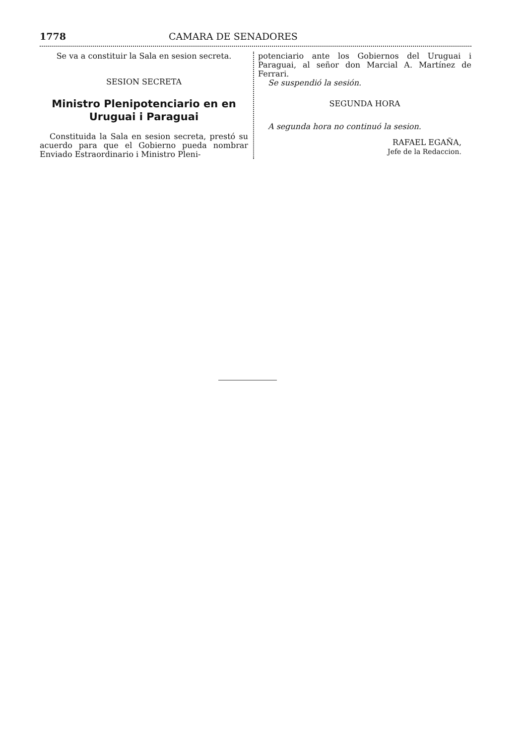1778 CAMARA DE SENADORES
Se va a constituir la Sala en sesion secreta.
SESION SECRETA
Ministro Plenipotenciario en en Uruguai i Paraguai
Constituida la Sala en sesion secreta, prestó su acuerdo para que el Gobierno pueda nombrar Enviado Estraordinario i Ministro Pleni-
potenciario ante los Gobiernos del Uruguai i Paraguai, al señor don Marcial A. Martínez de Ferrari.
Se suspendió la sesión.
SEGUNDA HORA
A segunda hora no continuó la sesion.
RAFAEL EGAÑA,
Jefe de la Redaccion.